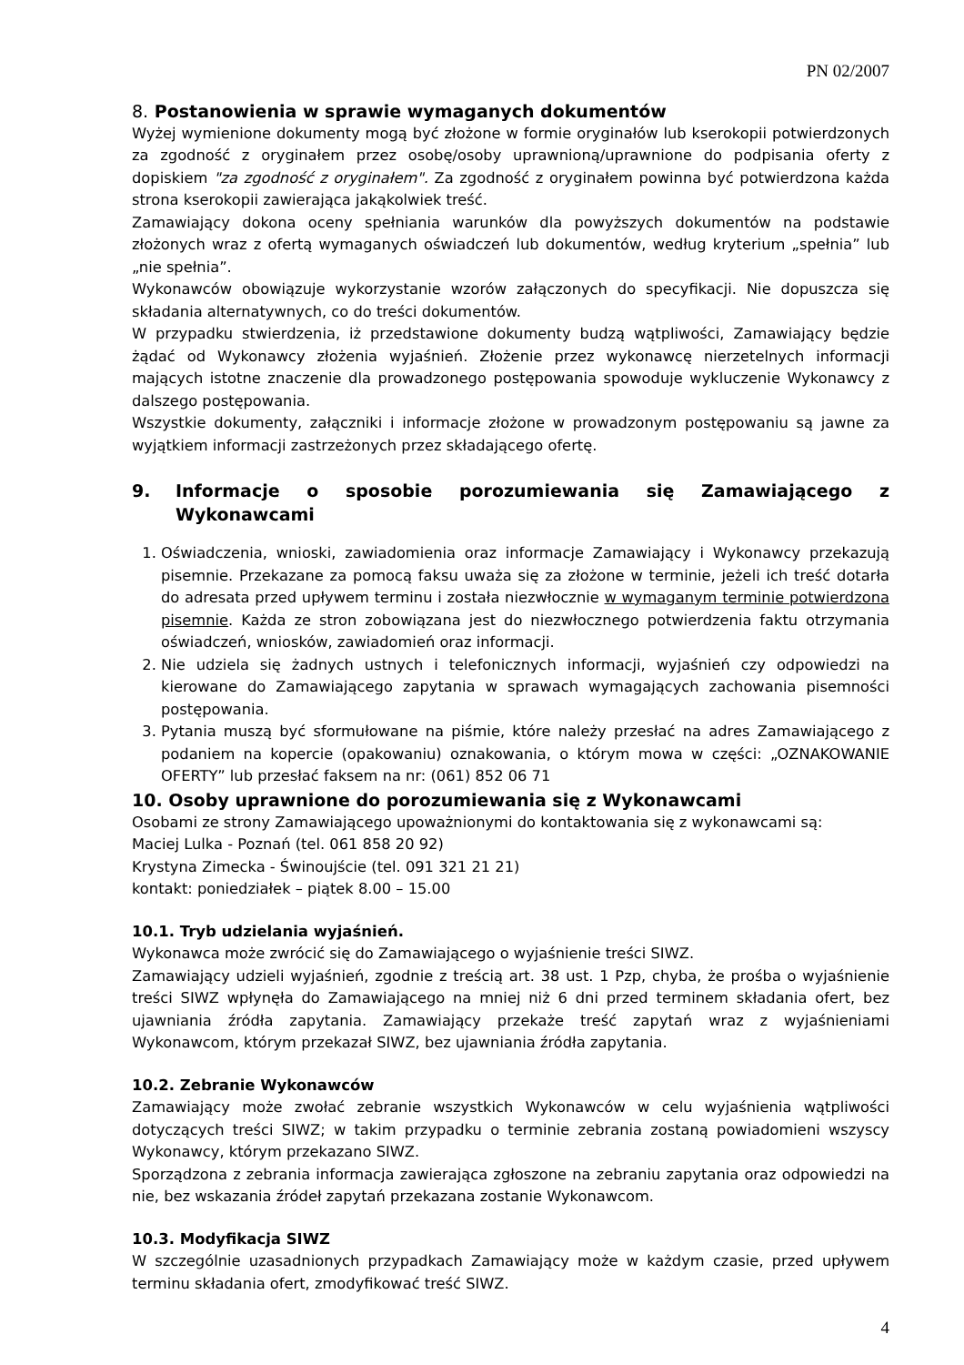PN 02/2007
8. Postanowienia w sprawie wymaganych dokumentów
Wyżej wymienione dokumenty mogą być złożone w formie oryginałów lub kserokopii potwierdzonych za zgodność z oryginałem przez osobę/osoby uprawnioną/uprawnione do podpisania oferty z dopiskiem "za zgodność z oryginałem". Za zgodność z oryginałem powinna być potwierdzona każda strona kserokopii zawierająca jakąkolwiek treść.
Zamawiający dokona oceny spełniania warunków dla powyższych dokumentów na podstawie złożonych wraz z ofertą wymaganych oświadczeń lub dokumentów, według kryterium „spełnia” lub „nie spełnia”.
Wykonawców obowiązuje wykorzystanie wzorów załączonych do specyfikacji. Nie dopuszcza się składania alternatywnych, co do treści dokumentów.
W przypadku stwierdzenia, iż przedstawione dokumenty budzą wątpliwości, Zamawiający będzie żądać od Wykonawcy złożenia wyjaśnień. Złożenie przez wykonawcę nierzetelnych informacji mających istotne znaczenie dla prowadzonego postępowania spowoduje wykluczenie Wykonawcy z dalszego postępowania.
Wszystkie dokumenty, załączniki i informacje złożone w prowadzonym postępowaniu są jawne za wyjątkiem informacji zastrzeżonych przez składającego ofertę.
9. Informacje o sposobie porozumiewania się Zamawiającego z Wykonawcami
1. Oświadczenia, wnioski, zawiadomienia oraz informacje Zamawiający i Wykonawcy przekazują pisemnie. Przekazane za pomocą faksu uważa się za złożone w terminie, jeżeli ich treść dotarła do adresata przed upływem terminu i została niezwłocznie w wymaganym terminie potwierdzona pisemnie. Każda ze stron zobowiązana jest do niezwłocznego potwierdzenia faktu otrzymania oświadczeń, wniosków, zawiadomień oraz informacji.
2. Nie udziela się żadnych ustnych i telefonicznych informacji, wyjaśnień czy odpowiedzi na kierowane do Zamawiającego zapytania w sprawach wymagających zachowania pisemności postępowania.
3. Pytania muszą być sformułowane na piśmie, które należy przesłać na adres Zamawiającego z podaniem na kopercie (opakowaniu) oznakowania, o którym mowa w części: „OZNAKOWANIE OFERTY” lub przesłać faksem na nr: (061) 852 06 71
10. Osoby uprawnione do porozumiewania się z Wykonawcami
Osobami ze strony Zamawiającego upoważnionymi do kontaktowania się z wykonawcami są:
Maciej Lulka - Poznań (tel. 061 858 20 92)
Krystyna Zimecka - Świnoujście (tel. 091 321 21 21)
kontakt: poniedziałek – piątek 8.00 – 15.00
10.1. Tryb udzielania wyjaśnień.
Wykonawca może zwrócić się do Zamawiającego o wyjaśnienie treści SIWZ.
Zamawiający udzieli wyjaśnień, zgodnie z treścią art. 38 ust. 1 Pzp, chyba, że prośba o wyjaśnienie treści SIWZ wpłynęła do Zamawiającego na mniej niż 6 dni przed terminem składania ofert, bez ujawniania źródła zapytania. Zamawiający przekaże treść zapytań wraz z wyjaśnieniami Wykonawcom, którym przekazał SIWZ, bez ujawniania źródła zapytania.
10.2. Zebranie Wykonawców
Zamawiający może zwołać zebranie wszystkich Wykonawców w celu wyjaśnienia wątpliwości dotyczących treści SIWZ; w takim przypadku o terminie zebrania zostaną powiadomieni wszyscy Wykonawcy, którym przekazano SIWZ.
Sporządzona z zebrania informacja zawierająca zgłoszone na zebraniu zapytania oraz odpowiedzi na nie, bez wskazania źródeł zapytań przekazana zostanie Wykonawcom.
10.3. Modyfikacja SIWZ
W szczególnie uzasadnionych przypadkach Zamawiający może w każdym czasie, przed upływem terminu składania ofert, zmodyfikować treść SIWZ.
4